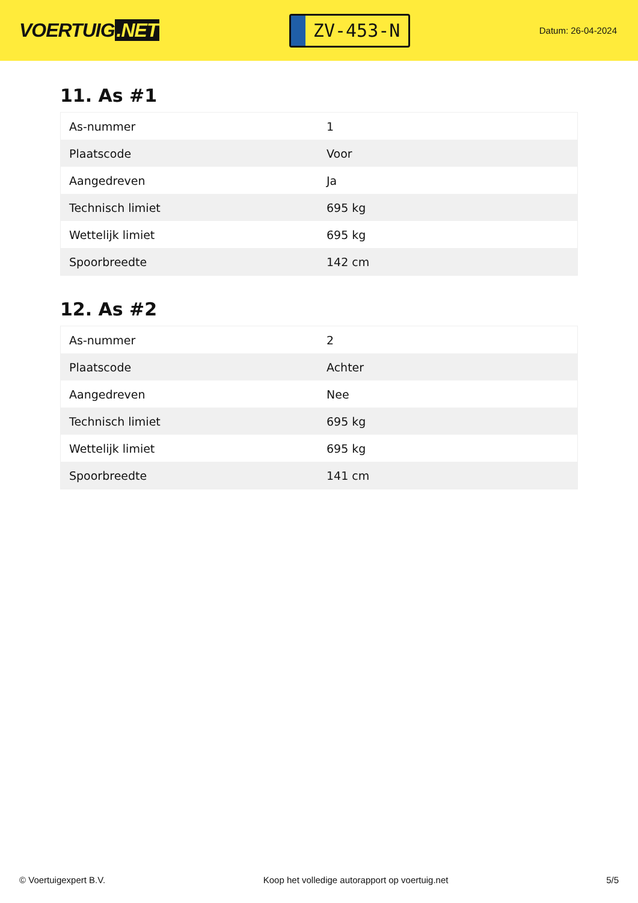VOERTUIG.NET
ZV-453-N
Datum: 26-04-2024
11. As #1
| As-nummer | 1 |
| Plaatscode | Voor |
| Aangedreven | Ja |
| Technisch limiet | 695 kg |
| Wettelijk limiet | 695 kg |
| Spoorbreedte | 142 cm |
12. As #2
| As-nummer | 2 |
| Plaatscode | Achter |
| Aangedreven | Nee |
| Technisch limiet | 695 kg |
| Wettelijk limiet | 695 kg |
| Spoorbreedte | 141 cm |
© Voertuigexpert B.V. Koop het volledige autorapport op voertuig.net 5/5